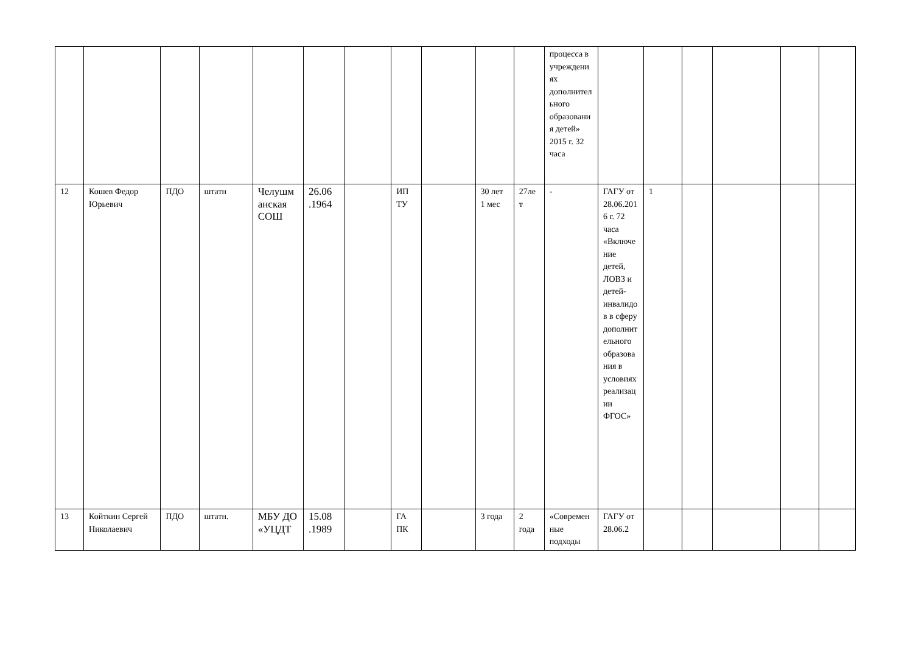| | | | | | | | | | | | процесса в учреждениях дополнительного образования детей» 2015 г. 32 часа | | | | | | |
| 12 | Кошев Федор Юрьевич | ПДО | штатн | Челушманская СОШ | 26.06 .1964 | | ИП ТУ | | 30 лет 1 мес | 27лет | - | ГАГУ от 28.06.2016 г. 72 часа «Включение детей, ЛОВЗ и детей-инвалидов в сферу дополнительного образования в условиях реализации ФГОС» | 1 | | | | |
| 13 | Койткин Сергей Николаевич | ПДО | штатн. | МБУ ДО «УЦДТ | 15.08 .1989 | | ГА ПК | | 3 года | 2 года | «Современные подходы | ГАГУ от 28.06.2 | | | | | |